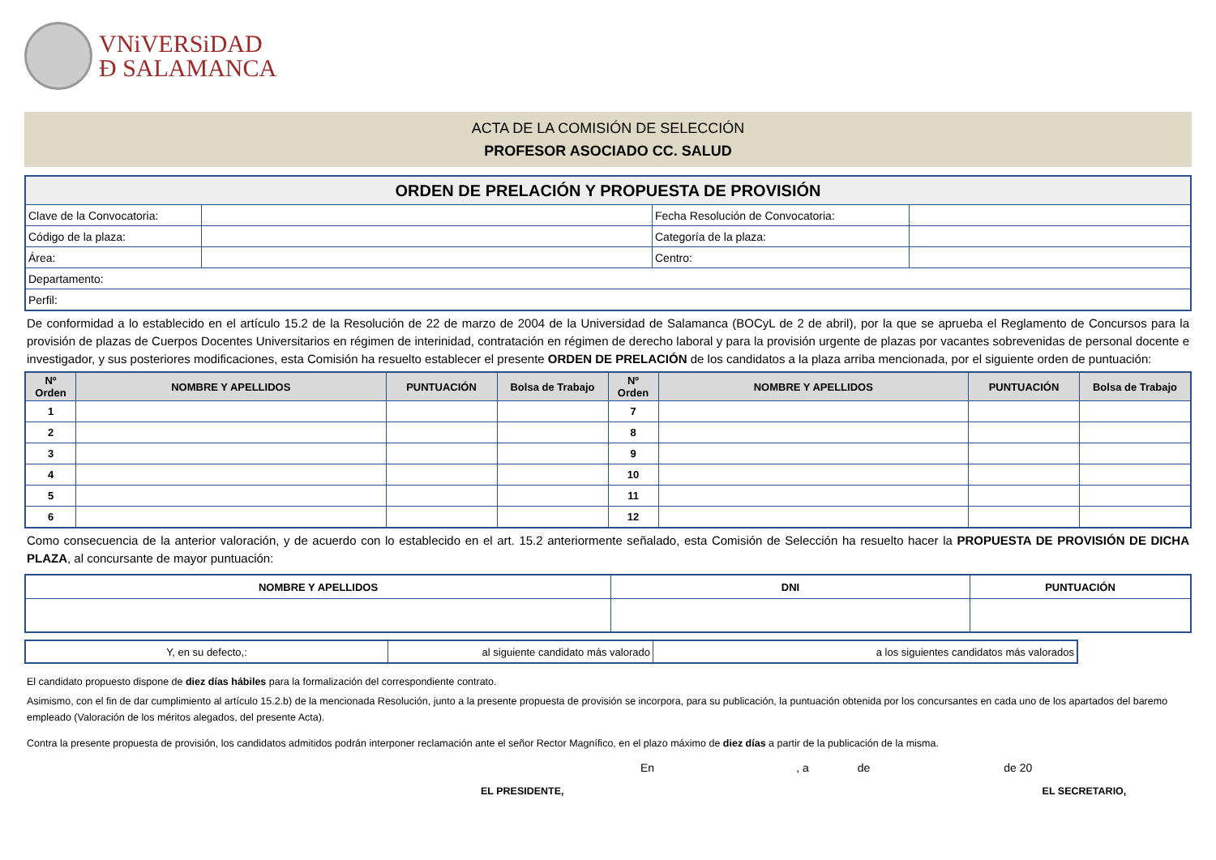VNiVERSiDAD
Ð SALAMANCA
ACTA DE LA COMISIÓN DE SELECCIÓN
PROFESOR ASOCIADO CC. SALUD
| ORDEN DE PRELACIÓN Y PROPUESTA DE PROVISIÓN | | | |
| --- | --- | --- | --- |
| Clave de la Convocatoria: | | Fecha Resolución de Convocatoria: | |
| Código de la plaza: | | Categoría de la plaza: | |
| Área: | | Centro: | |
| Departamento: | | | |
| Perfil: | | | |
De conformidad a lo establecido en el artículo 15.2 de la Resolución de 22 de marzo de 2004 de la Universidad de Salamanca (BOCyL de 2 de abril), por la que se aprueba el Reglamento de Concursos para la provisión de plazas de Cuerpos Docentes Universitarios en régimen de interinidad, contratación en régimen de derecho laboral y para la provisión urgente de plazas por vacantes sobrevenidas de personal docente e investigador, y sus posteriores modificaciones, esta Comisión ha resuelto establecer el presente ORDEN DE PRELACIÓN de los candidatos a la plaza arriba mencionada, por el siguiente orden de puntuación:
| Nº Orden | NOMBRE Y APELLIDOS | PUNTUACIÓN | Bolsa de Trabajo | Nº Orden | NOMBRE Y APELLIDOS | PUNTUACIÓN | Bolsa de Trabajo |
| --- | --- | --- | --- | --- | --- | --- | --- |
| 1 | | | | 7 | | | |
| 2 | | | | 8 | | | |
| 3 | | | | 9 | | | |
| 4 | | | | 10 | | | |
| 5 | | | | 11 | | | |
| 6 | | | | 12 | | | |
Como consecuencia de la anterior valoración, y de acuerdo con lo establecido en el art. 15.2 anteriormente señalado, esta Comisión de Selección ha resuelto hacer la PROPUESTA DE PROVISIÓN DE DICHA PLAZA, al concursante de mayor puntuación:
| NOMBRE Y APELLIDOS | DNI | PUNTUACIÓN |
| Y, en su defecto,: | al siguiente candidato más valorado | a los siguientes candidatos más valorados |
El candidato propuesto dispone de diez días hábiles para la formalización del correspondiente contrato.
Asimismo, con el fin de dar cumplimiento al artículo 15.2.b) de la mencionada Resolución, junto a la presente propuesta de provisión se incorpora, para su publicación, la puntuación obtenida por los concursantes en cada uno de los apartados del baremo empleado (Valoración de los méritos alegados, del presente Acta).
Contra la presente propuesta de provisión, los candidatos admitidos podrán interponer reclamación ante el señor Rector Magnífico, en el plazo máximo de diez días a partir de la publicación de la misma.
En, a de de 20
EL PRESIDENTE, EL SECRETARIO,